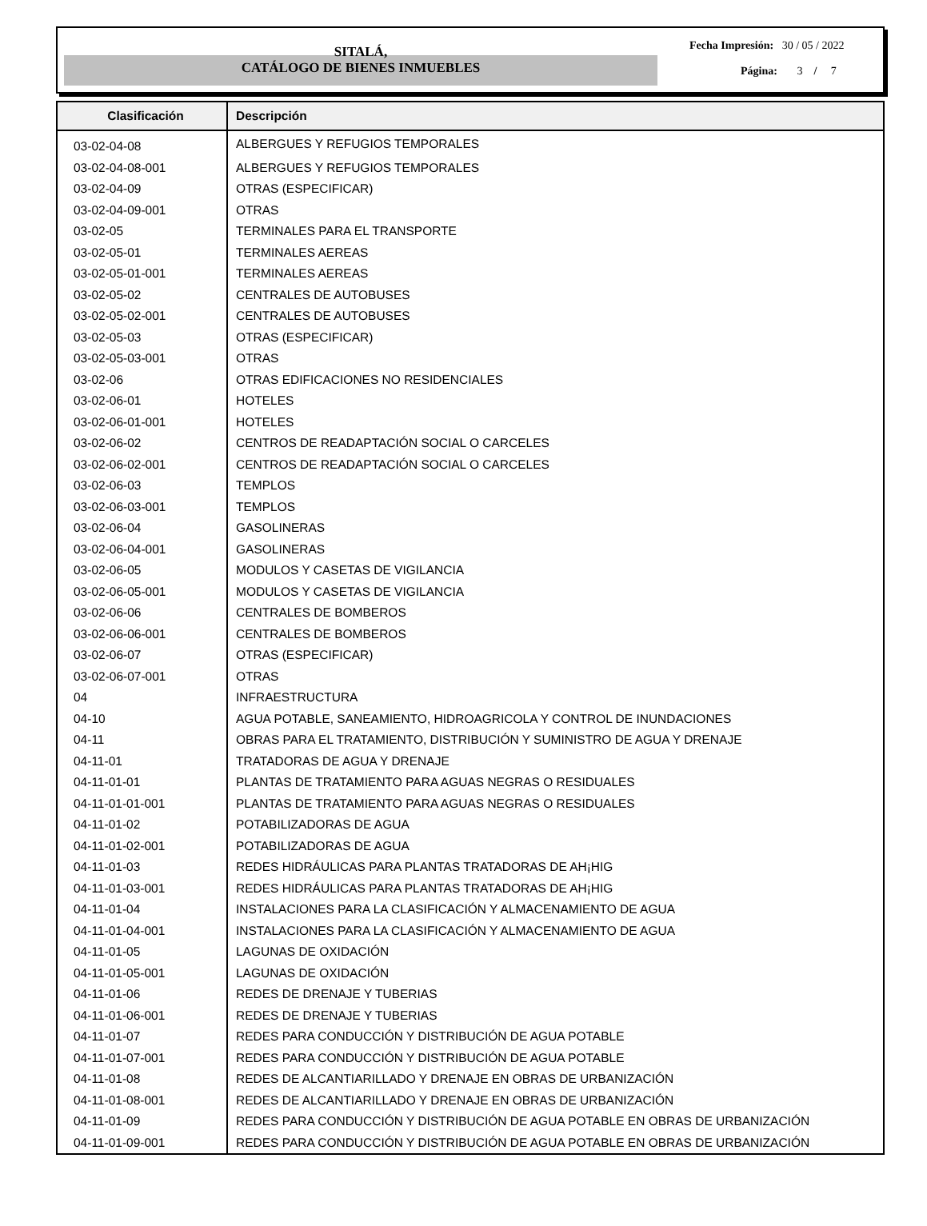SITALÁ,
CATÁLOGO DE BIENES INMUEBLES
Fecha Impresión: 30 / 05 / 2022
Página: 3 / 7
| Clasificación | Descripción |
| --- | --- |
| 03-02-04-08 | ALBERGUES Y REFUGIOS TEMPORALES |
| 03-02-04-08-001 | ALBERGUES Y REFUGIOS TEMPORALES |
| 03-02-04-09 | OTRAS (ESPECIFICAR) |
| 03-02-04-09-001 | OTRAS |
| 03-02-05 | TERMINALES PARA EL TRANSPORTE |
| 03-02-05-01 | TERMINALES AEREAS |
| 03-02-05-01-001 | TERMINALES AEREAS |
| 03-02-05-02 | CENTRALES DE AUTOBUSES |
| 03-02-05-02-001 | CENTRALES DE AUTOBUSES |
| 03-02-05-03 | OTRAS (ESPECIFICAR) |
| 03-02-05-03-001 | OTRAS |
| 03-02-06 | OTRAS EDIFICACIONES NO RESIDENCIALES |
| 03-02-06-01 | HOTELES |
| 03-02-06-01-001 | HOTELES |
| 03-02-06-02 | CENTROS DE READAPTACIÓN SOCIAL O CARCELES |
| 03-02-06-02-001 | CENTROS DE READAPTACIÓN SOCIAL O CARCELES |
| 03-02-06-03 | TEMPLOS |
| 03-02-06-03-001 | TEMPLOS |
| 03-02-06-04 | GASOLINERAS |
| 03-02-06-04-001 | GASOLINERAS |
| 03-02-06-05 | MODULOS Y CASETAS DE VIGILANCIA |
| 03-02-06-05-001 | MODULOS Y CASETAS DE VIGILANCIA |
| 03-02-06-06 | CENTRALES DE BOMBEROS |
| 03-02-06-06-001 | CENTRALES DE BOMBEROS |
| 03-02-06-07 | OTRAS (ESPECIFICAR) |
| 03-02-06-07-001 | OTRAS |
| 04 | INFRAESTRUCTURA |
| 04-10 | AGUA POTABLE, SANEAMIENTO, HIDROAGRICOLA Y CONTROL DE INUNDACIONES |
| 04-11 | OBRAS PARA EL TRATAMIENTO, DISTRIBUCIÓN Y SUMINISTRO DE AGUA Y DRENAJE |
| 04-11-01 | TRATADORAS DE AGUA Y DRENAJE |
| 04-11-01-01 | PLANTAS DE TRATAMIENTO PARA AGUAS NEGRAS O RESIDUALES |
| 04-11-01-01-001 | PLANTAS DE TRATAMIENTO PARA AGUAS NEGRAS O RESIDUALES |
| 04-11-01-02 | POTABILIZADORAS DE AGUA |
| 04-11-01-02-001 | POTABILIZADORAS DE AGUA |
| 04-11-01-03 | REDES HIDRÁULICAS PARA PLANTAS TRATADORAS DE AH¡HIG |
| 04-11-01-03-001 | REDES HIDRÁULICAS PARA PLANTAS TRATADORAS DE AH¡HIG |
| 04-11-01-04 | INSTALACIONES PARA LA CLASIFICACIÓN Y ALMACENAMIENTO DE AGUA |
| 04-11-01-04-001 | INSTALACIONES PARA LA CLASIFICACIÓN Y ALMACENAMIENTO DE AGUA |
| 04-11-01-05 | LAGUNAS DE OXIDACIÓN |
| 04-11-01-05-001 | LAGUNAS DE OXIDACIÓN |
| 04-11-01-06 | REDES DE DRENAJE Y TUBERIAS |
| 04-11-01-06-001 | REDES DE DRENAJE Y TUBERIAS |
| 04-11-01-07 | REDES PARA CONDUCCIÓN Y DISTRIBUCIÓN DE AGUA POTABLE |
| 04-11-01-07-001 | REDES PARA CONDUCCIÓN Y DISTRIBUCIÓN DE AGUA POTABLE |
| 04-11-01-08 | REDES DE ALCANTIARILLADO Y DRENAJE EN OBRAS DE URBANIZACIÓN |
| 04-11-01-08-001 | REDES DE ALCANTIARILLADO Y DRENAJE EN OBRAS DE URBANIZACIÓN |
| 04-11-01-09 | REDES PARA CONDUCCIÓN Y DISTRIBUCIÓN DE AGUA POTABLE EN OBRAS DE URBANIZACIÓN |
| 04-11-01-09-001 | REDES PARA CONDUCCIÓN Y DISTRIBUCIÓN DE AGUA POTABLE EN OBRAS DE URBANIZACIÓN |